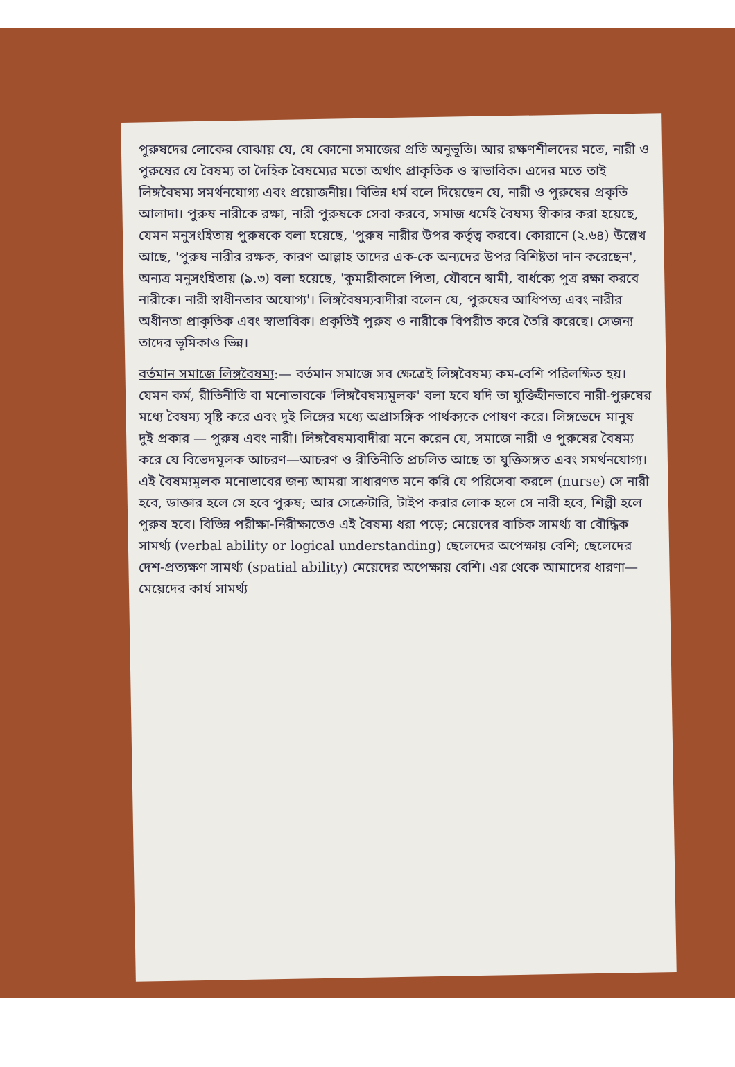পুরুষদের লোকের বোঝায় যে, যে কোনো সমাজের প্রতি অনুভূতি। আর রক্ষণশীলদের মতে, নারী ও পুরুষের যে বৈষম্য তা দৈহিক বৈষম্যের মতো অর্থাৎ প্রাকৃতিক ও স্বাভাবিক। এদের মতে তাই লিঙ্গবৈষম্য সমর্থনযোগ্য এবং প্রয়োজনীয়। বিভিন্ন ধর্ম বলে দিয়েছেন যে, নারী ও পুরুষের প্রকৃতি আলাদা। পুরুষ নারীকে রক্ষা, নারী পুরুষকে সেবা করবে, সমাজ ধর্মেই বৈষম্য স্বীকার করা হয়েছে, যেমন মনুসংহিতায় পুরুষকে বলা হয়েছে, 'পুরুষ নারীর উপর কর্তৃত্ব করবে। কোরানে (২.৬৪) উল্লেখ আছে, 'পুরুষ নারীর রক্ষক, কারণ আল্লাহ তাদের এক-কে অন্যদের উপর বিশিষ্টতা দান করেছেন', অন্যত্র মনুসংহিতায় (৯.৩) বলা হয়েছে, 'কুমারীকালে পিতা, যৌবনে স্বামী, বার্ধক্যে পুত্র রক্ষা করবে নারীকে। নারী স্বাধীনতার অযোগ্য'। লিঙ্গবৈষম্যবাদীরা বলেন যে, পুরুষের আধিপত্য এবং নারীর অধীনতা প্রাকৃতিক এবং স্বাভাবিক। প্রকৃতিই পুরুষ ও নারীকে বিপরীত করে তৈরি করেছে। সেজন্য তাদের ভূমিকাও ভিন্ন।
বর্তমান সমাজে লিঙ্গবৈষম্য:— বর্তমান সমাজে সব ক্ষেত্রেই লিঙ্গবৈষম্য কম-বেশি পরিলক্ষিত হয়। যেমন কর্ম, রীতিনীতি বা মনোভাবকে 'লিঙ্গবৈষম্যমূলক' বলা হবে যদি তা যুক্তিহীনভাবে নারী-পুরুষের মধ্যে বৈষম্য সৃষ্টি করে এবং দুই লিঙ্গের মধ্যে অপ্রাসঙ্গিক পার্থক্যকে পোষণ করে। লিঙ্গভেদে মানুষ দুই প্রকার — পুরুষ এবং নারী। লিঙ্গবৈষম্যবাদীরা মনে করেন যে, সমাজে নারী ও পুরুষের বৈষম্য করে যে বিভেদমূলক আচরণ—আচরণ ও রীতিনীতি প্রচলিত আছে তা যুক্তিসঙ্গত এবং সমর্থনযোগ্য। এই বৈষম্যমূলক মনোভাবের জন্য আমরা সাধারণত মনে করি যে পরিসেবা করলে (nurse) সে নারী হবে, ডাক্তার হলে সে হবে পুরুষ; আর সেক্রেটারি, টাইপ করার লোক হলে সে নারী হবে, শিল্পী হলে পুরুষ হবে। বিভিন্ন পরীক্ষা-নিরীক্ষাতেও এই বৈষম্য ধরা পড়ে; মেয়েদের বাচিক সামর্থ্য বা বৌদ্ধিক সামর্থ্য (verbal ability or logical understanding) ছেলেদের অপেক্ষায় বেশি; ছেলেদের দেশ-প্রত্যক্ষণ সামর্থ্য (spatial ability) মেয়েদের অপেক্ষায় বেশি। এর থেকে আমাদের ধারণা—মেয়েদের কার্য সামর্থ্য